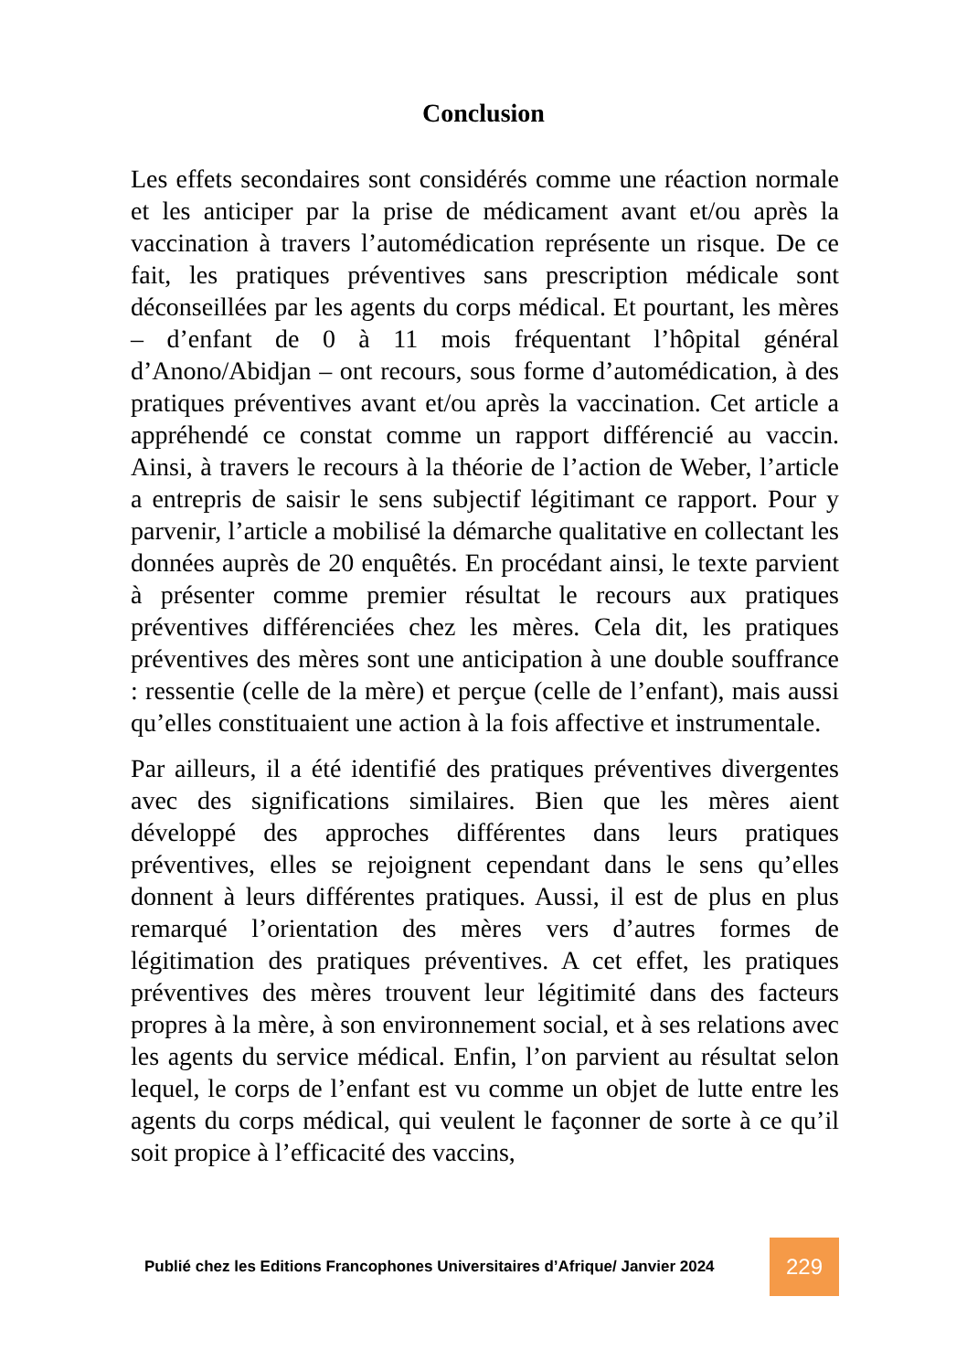Conclusion
Les effets secondaires sont considérés comme une réaction normale et les anticiper par la prise de médicament avant et/ou après la vaccination à travers l’automédication représente un risque. De ce fait, les pratiques préventives sans prescription médicale sont déconseillées par les agents du corps médical. Et pourtant, les mères – d’enfant de 0 à 11 mois fréquentant l’hôpital général d’Anono/Abidjan – ont recours, sous forme d’automédication, à des pratiques préventives avant et/ou après la vaccination. Cet article a appréhendé ce constat comme un rapport différencié au vaccin. Ainsi, à travers le recours à la théorie de l’action de Weber, l’article a entrepris de saisir le sens subjectif légitimant ce rapport. Pour y parvenir, l’article a mobilisé la démarche qualitative en collectant les données auprès de 20 enquêtés. En procédant ainsi, le texte parvient à présenter comme premier résultat le recours aux pratiques préventives différenciées chez les mères. Cela dit, les pratiques préventives des mères sont une anticipation à une double souffrance : ressentie (celle de la mère) et perçue (celle de l’enfant), mais aussi qu’elles constituaient une action à la fois affective et instrumentale.
Par ailleurs, il a été identifié des pratiques préventives divergentes avec des significations similaires. Bien que les mères aient développé des approches différentes dans leurs pratiques préventives, elles se rejoignent cependant dans le sens qu’elles donnent à leurs différentes pratiques. Aussi, il est de plus en plus remarqué l’orientation des mères vers d’autres formes de légitimation des pratiques préventives. A cet effet, les pratiques préventives des mères trouvent leur légitimité dans des facteurs propres à la mère, à son environnement social, et à ses relations avec les agents du service médical. Enfin, l’on parvient au résultat selon lequel, le corps de l’enfant est vu comme un objet de lutte entre les agents du corps médical, qui veulent le façonner de sorte à ce qu’il soit propice à l’efficacité des vaccins,
Publié chez les Editions Francophones Universitaires d’Afrique/ Janvier 2024
229